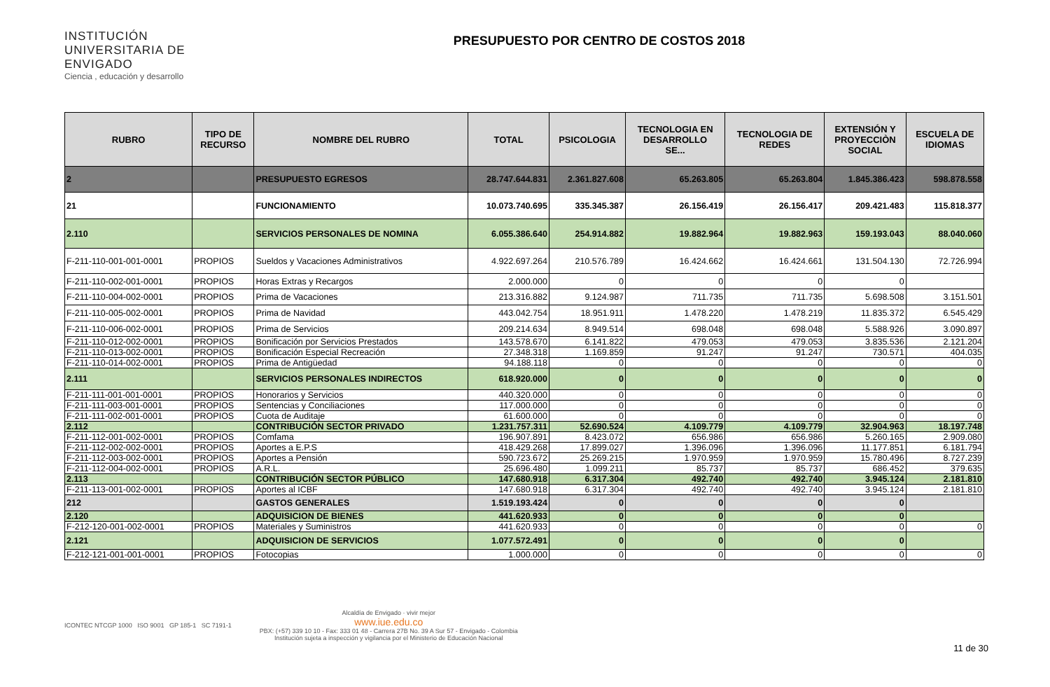INSTITUCIÓN UNIVERSITARIA DE ENVIGADO
Ciencia , educación y desarrollo
PRESUPUESTO POR CENTRO DE COSTOS 2018
| RUBRO | TIPO DE RECURSO | NOMBRE DEL RUBRO | TOTAL | PSICOLOGIA | TECNOLOGIA EN DESARROLLO SE... | TECNOLOGIA DE REDES | EXTENSIÓN Y PROYECCIÒN SOCIAL | ESCUELA DE IDIOMAS |
| --- | --- | --- | --- | --- | --- | --- | --- | --- |
| 2 | | PRESUPUESTO EGRESOS | 28.747.644.831 | 2.361.827.608 | 65.263.805 | 65.263.804 | 1.845.386.423 | 598.878.558 |
| 21 | | FUNCIONAMIENTO | 10.073.740.695 | 335.345.387 | 26.156.419 | 26.156.417 | 209.421.483 | 115.818.377 |
| 2.110 | | SERVICIOS PERSONALES DE NOMINA | 6.055.386.640 | 254.914.882 | 19.882.964 | 19.882.963 | 159.193.043 | 88.040.060 |
| F-211-110-001-001-0001 | PROPIOS | Sueldos y Vacaciones Administrativos | 4.922.697.264 | 210.576.789 | 16.424.662 | 16.424.661 | 131.504.130 | 72.726.994 |
| F-211-110-002-001-0001 | PROPIOS | Horas Extras y Recargos | 2.000.000 | 0 | 0 | 0 | 0 | |
| F-211-110-004-002-0001 | PROPIOS | Prima de Vacaciones | 213.316.882 | 9.124.987 | 711.735 | 711.735 | 5.698.508 | 3.151.501 |
| F-211-110-005-002-0001 | PROPIOS | Prima de Navidad | 443.042.754 | 18.951.911 | 1.478.220 | 1.478.219 | 11.835.372 | 6.545.429 |
| F-211-110-006-002-0001 | PROPIOS | Prima de Servicios | 209.214.634 | 8.949.514 | 698.048 | 698.048 | 5.588.926 | 3.090.897 |
| F-211-110-012-002-0001 | PROPIOS | Bonificación por Servicios Prestados | 143.578.670 | 6.141.822 | 479.053 | 479.053 | 3.835.536 | 2.121.204 |
| F-211-110-013-002-0001 | PROPIOS | Bonificación Especial Recreación | 27.348.318 | 1.169.859 | 91.247 | 91.247 | 730.571 | 404.035 |
| F-211-110-014-002-0001 | PROPIOS | Prima de Antigüedad | 94.188.118 | 0 | 0 | 0 | 0 | 0 |
| 2.111 | | SERVICIOS PERSONALES INDIRECTOS | 618.920.000 | 0 | 0 | 0 | 0 | 0 |
| F-211-111-001-001-0001 | PROPIOS | Honorarios y Servicios | 440.320.000 | 0 | 0 | 0 | 0 | 0 |
| F-211-111-003-001-0001 | PROPIOS | Sentencias y Conciliaciones | 117.000.000 | 0 | 0 | 0 | 0 | 0 |
| F-211-111-002-001-0001 | PROPIOS | Cuota de Auditaje | 61.600.000 | 0 | 0 | 0 | 0 | 0 |
| 2.112 | | CONTRIBUCIÓN SECTOR PRIVADO | 1.231.757.311 | 52.690.524 | 4.109.779 | 4.109.779 | 32.904.963 | 18.197.748 |
| F-211-112-001-002-0001 | PROPIOS | Comfama | 196.907.891 | 8.423.072 | 656.986 | 656.986 | 5.260.165 | 2.909.080 |
| F-211-112-002-002-0001 | PROPIOS | Aportes a E.P.S | 418.429.268 | 17.899.027 | 1.396.096 | 1.396.096 | 11.177.851 | 6.181.794 |
| F-211-112-003-002-0001 | PROPIOS | Aportes a Pensión | 590.723.672 | 25.269.215 | 1.970.959 | 1.970.959 | 15.780.496 | 8.727.239 |
| F-211-112-004-002-0001 | PROPIOS | A.R.L. | 25.696.480 | 1.099.211 | 85.737 | 85.737 | 686.452 | 379.635 |
| 2.113 | | CONTRIBUCIÓN SECTOR PÚBLICO | 147.680.918 | 6.317.304 | 492.740 | 492.740 | 3.945.124 | 2.181.810 |
| F-211-113-001-002-0001 | PROPIOS | Aportes al ICBF | 147.680.918 | 6.317.304 | 492.740 | 492.740 | 3.945.124 | 2.181.810 |
| 212 | | GASTOS GENERALES | 1.519.193.424 | 0 | 0 | 0 | 0 | |
| 2.120 | | ADQUISICION DE BIENES | 441.620.933 | 0 | 0 | 0 | 0 | |
| F-212-120-001-002-0001 | PROPIOS | Materiales y Suministros | 441.620.933 | 0 | 0 | 0 | 0 | 0 |
| 2.121 | | ADQUISICION DE SERVICIOS | 1.077.572.491 | 0 | 0 | 0 | 0 | |
| F-212-121-001-001-0001 | PROPIOS | Fotocopias | 1.000.000 | 0 | 0 | 0 | 0 | 0 |
ICONTEC NTCGP 1000 ISO 9001 GP 185-1 SC 7191-1
Alcaldía de Envigado · vivir mejor
www.iue.edu.co
PBX: (+57) 339 10 10 - Fax: 333 01 48 - Carrera 27B No. 39 A Sur 57 - Envigado - Colombia
Institución sujeta a inspección y vigilancia por el Ministerio de Educación Nacional
11 de 30